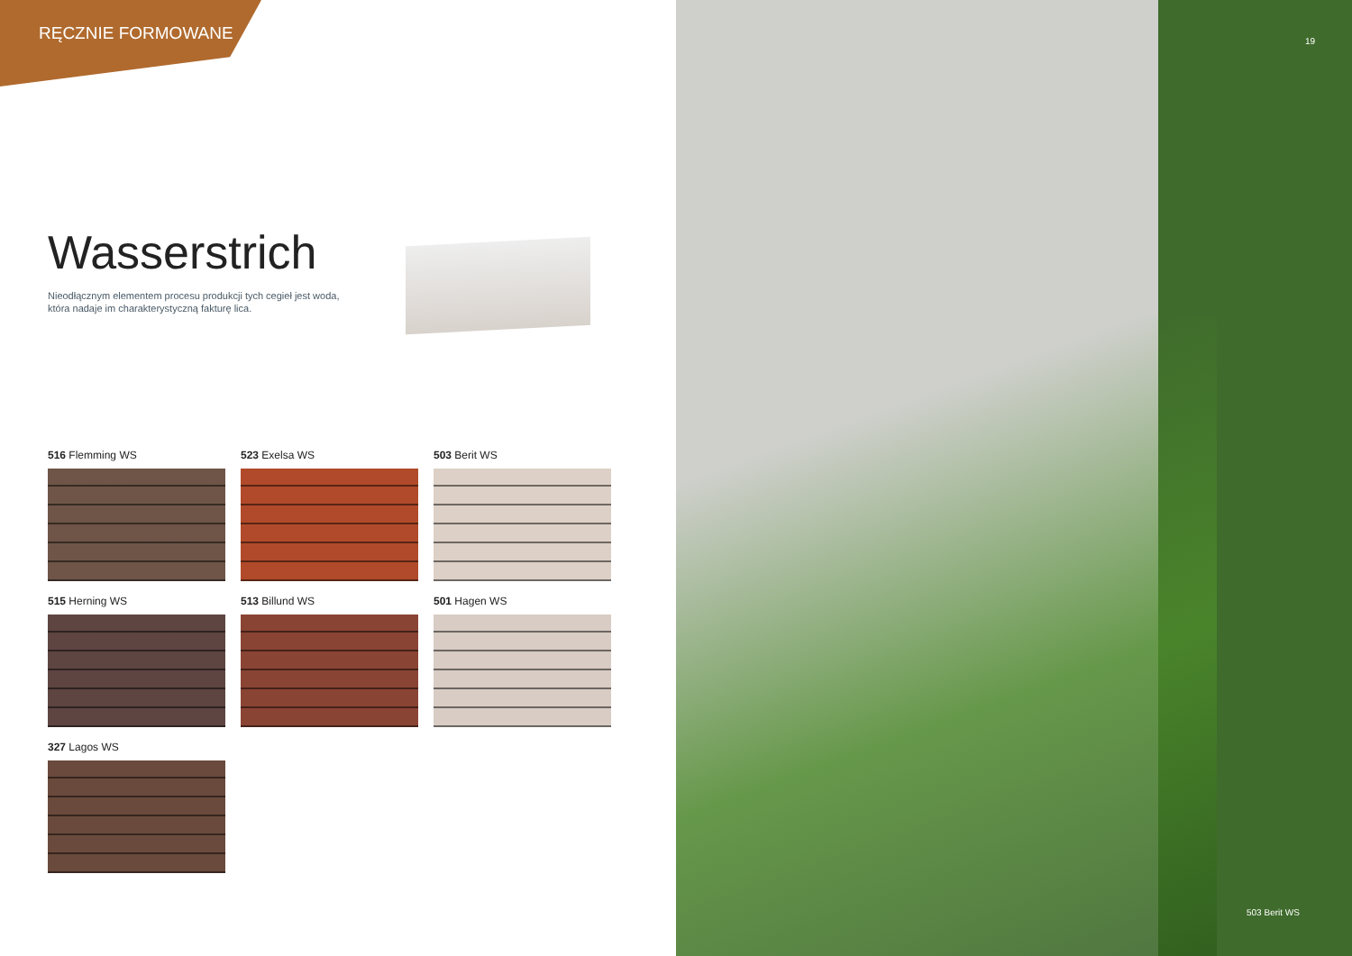RĘCZNIE FORMOWANE
Wasserstrich
Nieodłącznym elementem procesu produkcji tych cegieł jest woda,
która nadaje im charakterystyczną fakturę lica.
516 Flemming WS
523 Exelsa WS
503 Berit WS
515 Herning WS
513 Billund WS
501 Hagen WS
327 Lagos WS
19
503 Berit WS